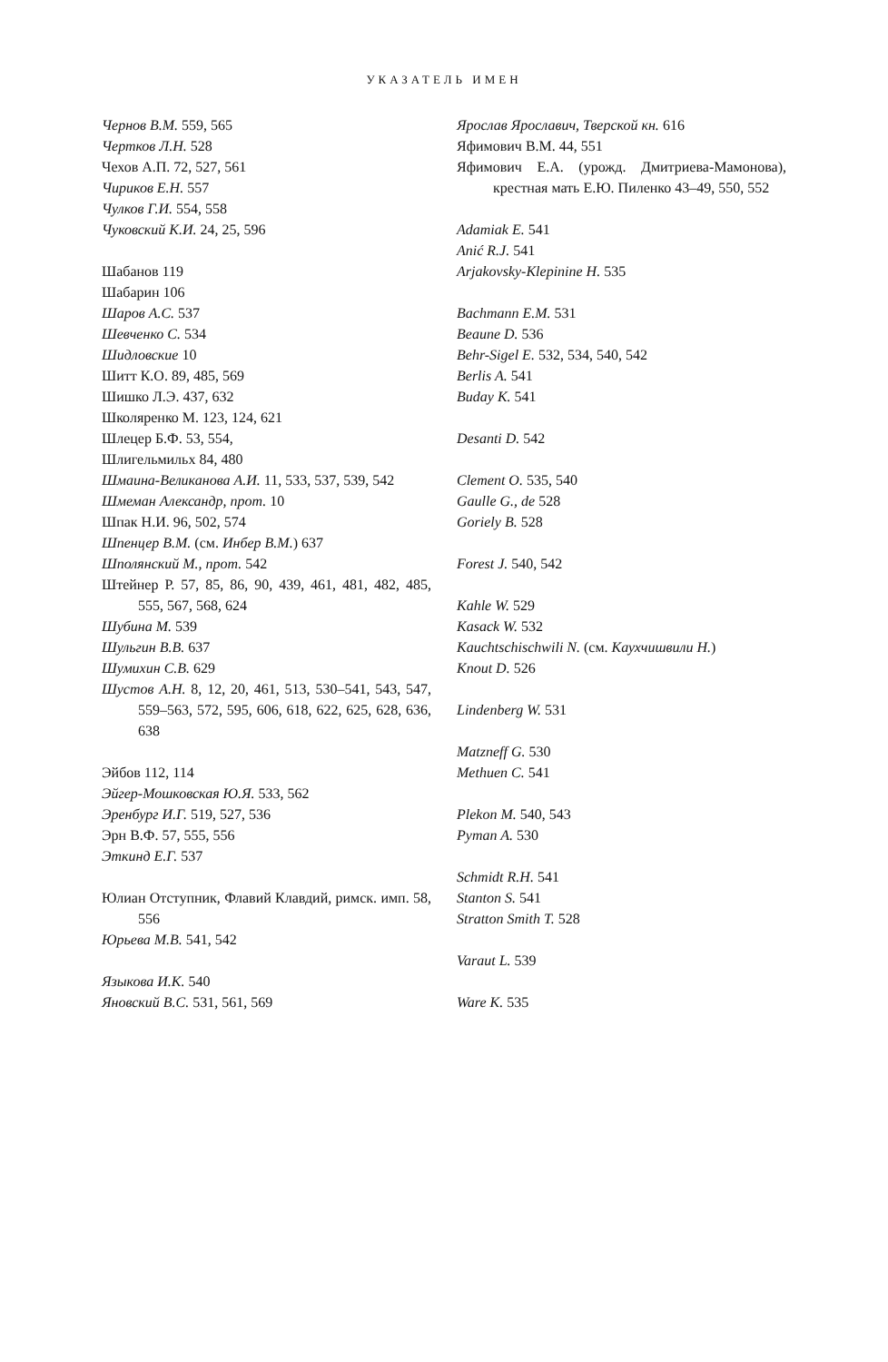УКАЗАТЕЛЬ ИМЕН
Чернов В.М. 559, 565
Чертков Л.Н. 528
Чехов А.П. 72, 527, 561
Чириков Е.Н. 557
Чулков Г.И. 554, 558
Чуковский К.И. 24, 25, 596
Шабанов 119
Шабарин 106
Шаров А.С. 537
Шевченко С. 534
Шидловские 10
Шитт К.О. 89, 485, 569
Шишко Л.Э. 437, 632
Школяренко М. 123, 124, 621
Шлецер Б.Ф. 53, 554,
Шлигельмильх 84, 480
Шмаина-Великанова А.И. 11, 533, 537, 539, 542
Шмеман Александр, прот. 10
Шпак Н.И. 96, 502, 574
Шпенцер В.М. (см. Инбер В.М.) 637
Шполянский М., прот. 542
Штейнер Р. 57, 85, 86, 90, 439, 461, 481, 482, 485, 555, 567, 568, 624
Шубина М. 539
Шульгин В.В. 637
Шумихин С.В. 629
Шустов А.Н. 8, 12, 20, 461, 513, 530–541, 543, 547, 559–563, 572, 595, 606, 618, 622, 625, 628, 636, 638
Эйбов 112, 114
Эйгер-Мошковская Ю.Я. 533, 562
Эренбург И.Г. 519, 527, 536
Эрн В.Ф. 57, 555, 556
Эткинд Е.Г. 537
Юлиан Отступник, Флавий Клавдий, римск. имп. 58, 556
Юрьева М.В. 541, 542
Языкова И.К. 540
Яновский В.С. 531, 561, 569
Ярослав Ярославич, Тверской кн. 616
Яфимович В.М. 44, 551
Яфимович Е.А. (урожд. Дмитриева-Мамонова), крестная мать Е.Ю. Пиленко 43–49, 550, 552
Adamiak E. 541
Anić R.J. 541
Arjakovsky-Klepinine H. 535
Bachmann E.M. 531
Beaune D. 536
Behr-Sigel E. 532, 534, 540, 542
Berlis A. 541
Buday K. 541
Desanti D. 542
Clement O. 535, 540
Gaulle G., de 528
Goriely B. 528
Forest J. 540, 542
Kahle W. 529
Kasack W. 532
Kauchtschischwili N. (см. Каухчишвили Н.)
Knout D. 526
Lindenberg W. 531
Matzneff G. 530
Methuen C. 541
Plekon M. 540, 543
Pyman A. 530
Schmidt R.H. 541
Stanton S. 541
Stratton Smith T. 528
Varaut L. 539
Ware K. 535